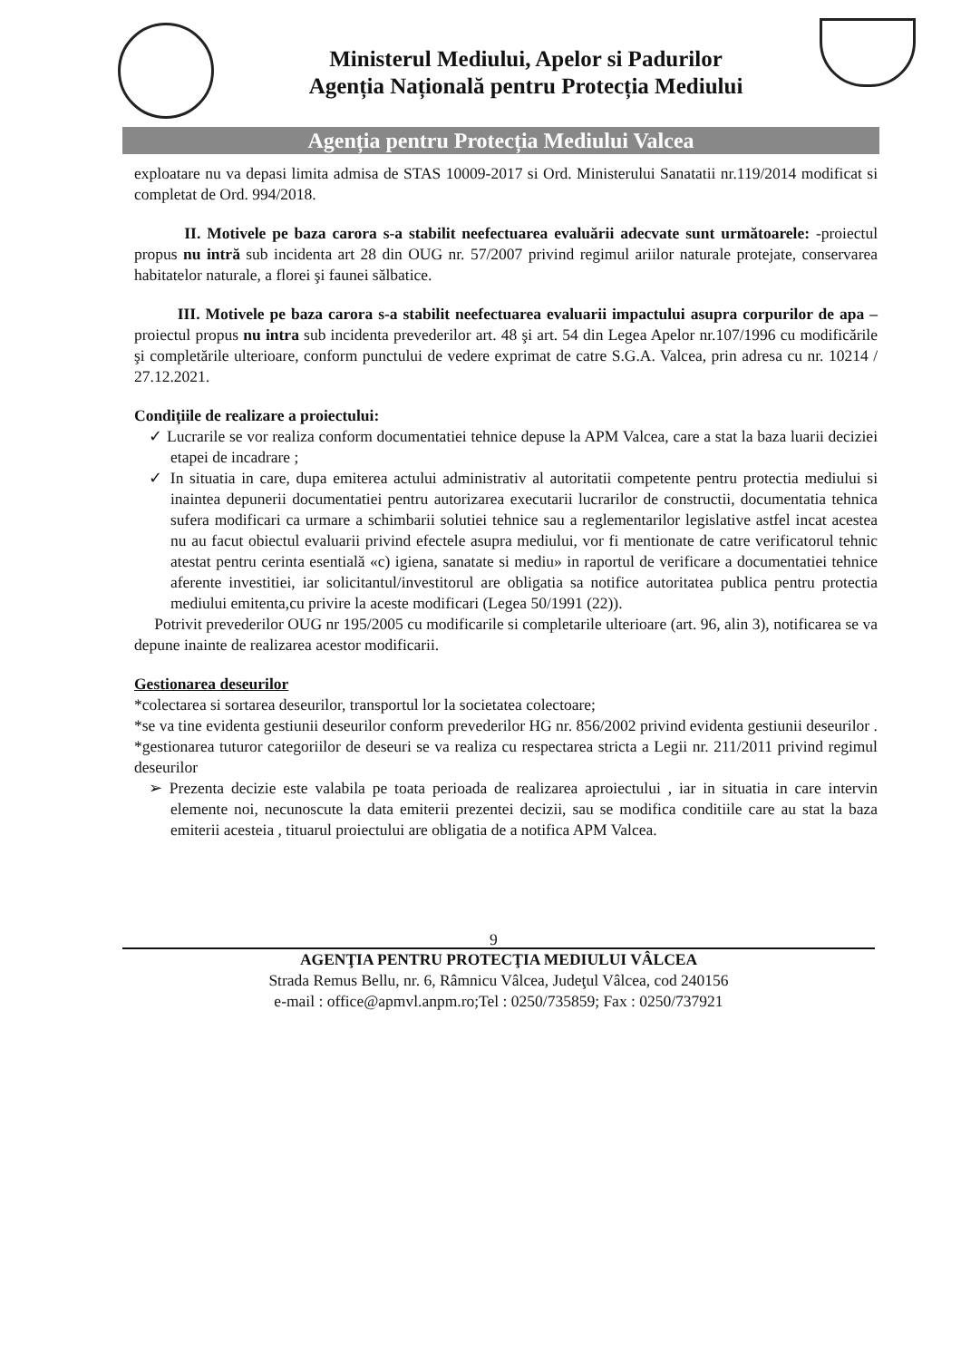Ministerul Mediului, Apelor si Padurilor
Agenția Națională pentru Protecția Mediului
Agenția pentru Protecția Mediului Valcea
exploatare nu va depasi limita admisa de STAS 10009-2017 si Ord. Ministerului Sanatatii nr.119/2014 modificat si completat de Ord. 994/2018.
II. Motivele pe baza carora s-a stabilit neefectuarea evaluării adecvate sunt următoarele: -proiectul propus nu intră sub incidenta art 28 din OUG nr. 57/2007 privind regimul ariilor naturale protejate, conservarea habitatelor naturale, a florei şi faunei sălbatice.
III. Motivele pe baza carora s-a stabilit neefectuarea evaluarii impactului asupra corpurilor de apa – proiectul propus nu intra sub incidenta prevederilor art. 48 şi art. 54 din Legea Apelor nr.107/1996 cu modificările şi completările ulterioare, conform punctului de vedere exprimat de catre S.G.A. Valcea, prin adresa cu nr. 10214 / 27.12.2021.
Condițiile de realizare a proiectului:
✓ Lucrarile se vor realiza conform documentatiei tehnice depuse la APM Valcea, care a stat la baza luarii deciziei etapei de incadrare ;
✓ In situatia in care, dupa emiterea actului administrativ al autoritatii competente pentru protectia mediului si inaintea depunerii documentatiei pentru autorizarea executarii lucrarilor de constructii, documentatia tehnica sufera modificari ca urmare a schimbarii solutiei tehnice sau a reglementarilor legislative astfel incat acestea nu au facut obiectul evaluarii privind efectele asupra mediului, vor fi mentionate de catre verificatorul tehnic atestat pentru cerinta esentială «c) igiena, sanatate si mediu» in raportul de verificare a documentatiei tehnice aferente investitiei, iar solicitantul/investitorul are obligatia sa notifice autoritatea publica pentru protectia mediului emitenta,cu privire la aceste modificari (Legea 50/1991 (22)).
Potrivit prevederilor OUG nr 195/2005 cu modificarile si completarile ulterioare (art. 96, alin 3), notificarea se va depune inainte de realizarea acestor modificarii.
Gestionarea deseurilor
*colectarea si sortarea deseurilor, transportul lor la societatea colectoare;
*se va tine evidenta gestiunii deseurilor conform prevederilor HG nr. 856/2002 privind evidenta gestiunii deseurilor .
*gestionarea tuturor categoriilor de deseuri se va realiza cu respectarea stricta a Legii nr. 211/2011 privind regimul deseurilor
➢ Prezenta decizie este valabila pe toata perioada de realizarea aproiectului , iar in situatia in care intervin elemente noi, necunoscute la data emiterii prezentei decizii, sau se modifica conditiile care au stat la baza emiterii acesteia , tituarul proiectului are obligatia de a notifica APM Valcea.
9
AGENŢIA PENTRU PROTECŢIA MEDIULUI VÂLCEA
Strada Remus Bellu, nr. 6, Râmnicu Vâlcea, Judeţul Vâlcea, cod 240156
e-mail : office@apmvl.anpm.ro;Tel : 0250/735859; Fax : 0250/737921